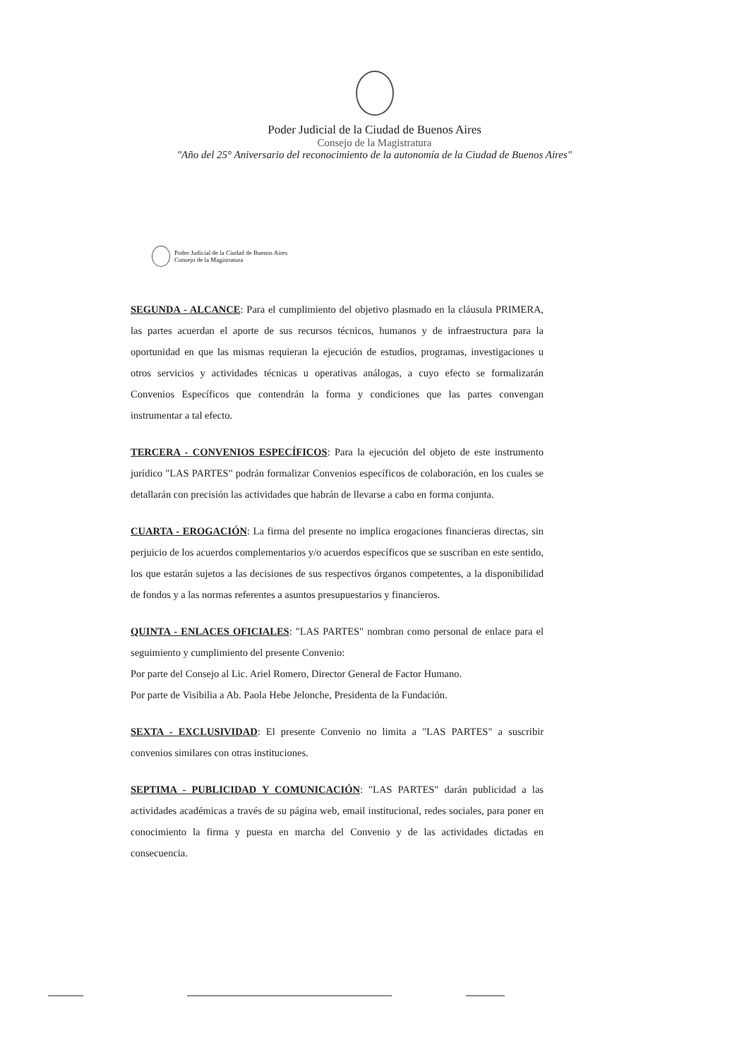Poder Judicial de la Ciudad de Buenos Aires
Consejo de la Magistratura
"Año del 25° Aniversario del reconocimiento de la autonomía de la Ciudad de Buenos Aires"
Poder Judicial de la Ciudad de Buenos Aires
Consejo de la Magistratura
SEGUNDA - ALCANCE: Para el cumplimiento del objetivo plasmado en la cláusula PRIMERA, las partes acuerdan el aporte de sus recursos técnicos, humanos y de infraestructura para la oportunidad en que las mismas requieran la ejecución de estudios, programas, investigaciones u otros servicios y actividades técnicas u operativas análogas, a cuyo efecto se formalizarán Convenios Específicos que contendrán la forma y condiciones que las partes convengan instrumentar a tal efecto.
TERCERA - CONVENIOS ESPECÍFICOS: Para la ejecución del objeto de este instrumento jurídico "LAS PARTES" podrán formalizar Convenios específicos de colaboración, en los cuales se detallarán con precisión las actividades que habrán de llevarse a cabo en forma conjunta.
CUARTA - EROGACIÓN: La firma del presente no implica erogaciones financieras directas, sin perjuicio de los acuerdos complementarios y/o acuerdos específicos que se suscriban en este sentido, los que estarán sujetos a las decisiones de sus respectivos órganos competentes, a la disponibilidad de fondos y a las normas referentes a asuntos presupuestarios y financieros.
QUINTA - ENLACES OFICIALES: "LAS PARTES" nombran como personal de enlace para el seguimiento y cumplimiento del presente Convenio:
Por parte del Consejo al Lic. Ariel Romero, Director General de Factor Humano.
Por parte de Visibilia a Ab. Paola Hebe Jelonche, Presidenta de la Fundación.
SEXTA - EXCLUSIVIDAD: El presente Convenio no limita a "LAS PARTES" a suscribir convenios similares con otras instituciones.
SEPTIMA - PUBLICIDAD Y COMUNICACIÓN: "LAS PARTES" darán publicidad a las actividades académicas a través de su página web, email institucional, redes sociales, para poner en conocimiento la firma y puesta en marcha del Convenio y de las actividades dictadas en consecuencia.